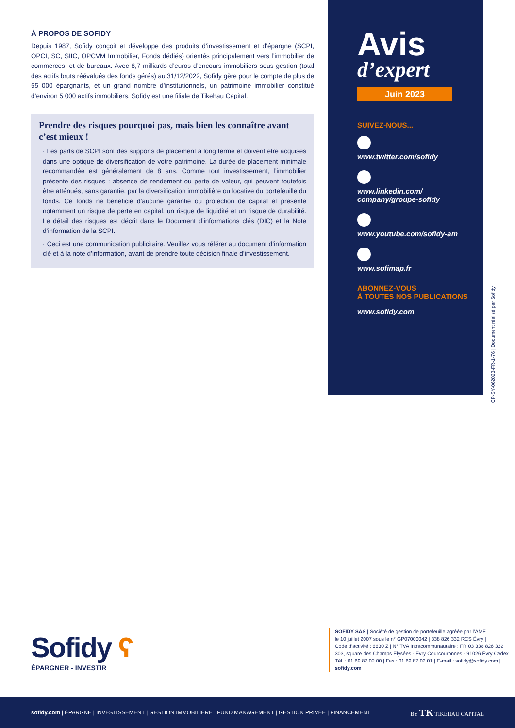À PROPOS DE SOFIDY
Depuis 1987, Sofidy conçoit et développe des produits d’investissement et d’épargne (SCPI, OPCI, SC, SIIC, OPCVM Immobilier, Fonds dédiés) orientés principalement vers l’immobilier de commerces, et de bureaux. Avec 8,7 milliards d’euros d’encours immobiliers sous gestion (total des actifs bruts réévalués des fonds gérés) au 31/12/2022, Sofidy gère pour le compte de plus de 55 000 épargnants, et un grand nombre d’institutionnels, un patrimoine immobilier constitué d’environ 5 000 actifs immobiliers. Sofidy est une filiale de Tikehau Capital.
Prendre des risques pourquoi pas, mais bien les connaître avant c’est mieux !
· Les parts de SCPI sont des supports de placement à long terme et doivent être acquises dans une optique de diversification de votre patrimoine. La durée de placement minimale recommandée est généralement de 8 ans. Comme tout investissement, l’immobilier présente des risques : absence de rendement ou perte de valeur, qui peuvent toutefois être atténués, sans garantie, par la diversification immobilière ou locative du portefeuille du fonds. Ce fonds ne bénéficie d’aucune garantie ou protection de capital et présente notamment un risque de perte en capital, un risque de liquidité et un risque de durabilité. Le détail des risques est décrit dans le Document d’informations clés (DIC) et la Note d’information de la SCPI.
· Ceci est une communication publicitaire. Veuillez vous référer au document d’information clé et à la note d’information, avant de prendre toute décision finale d’investissement.
Avis
d’expert
Juin 2023
SUIVEZ-NOUS...
www.twitter.com/sofidy
www.linkedin.com/
company/groupe-sofidy
www.youtube.com/sofidy-am
www.sofimap.fr
ABONNEZ-VOUS
À TOUTES NOS PUBLICATIONS
www.sofidy.com
CP-SY-062023-FR-1-76 | Document réalisé par Sofidy
Sofidy ʕ
ÉPARGNER - INVESTIR
SOFIDY SAS | Société de gestion de portefeuille agréée par l’AMF
le 10 juillet 2007 sous le n° GP07000042 | 338 826 332 RCS Évry |
Code d’activité : 6630 Z | N° TVA Intracommunautaire : FR 03 338 826 332
303, square des Champs Élysées - Évry Courcouronnes - 91026 Évry Cedex
Tél. : 01 69 87 02 00 | Fax : 01 69 87 02 01 | E-mail : sofidy@sofidy.com |
sofidy.com
sofidy.com | ÉPARGNE | INVESTISSEMENT | GESTION IMMOBILIÈRE | FUND MANAGEMENT | GESTION PRIVÉE | FINANCEMENT BY TK TIKEHAU CAPITAL